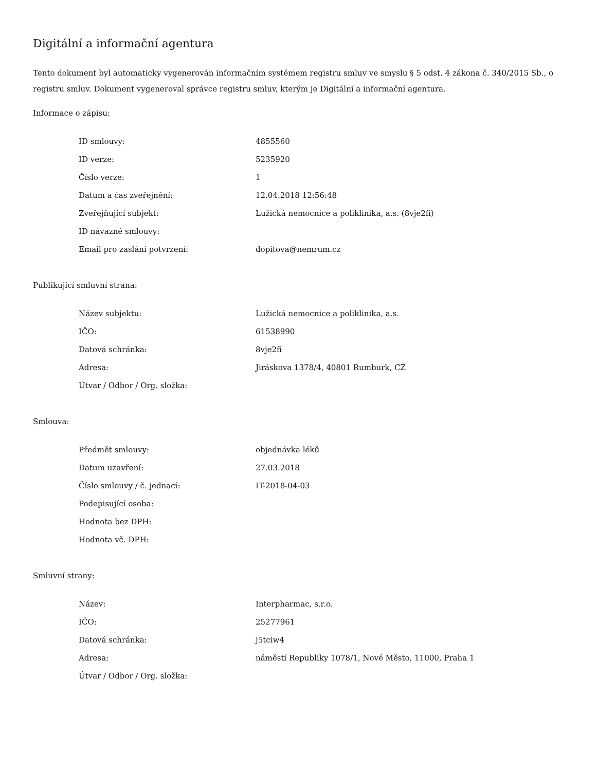Digitální a informační agentura
Tento dokument byl automaticky vygenerován informačním systémem registru smluv ve smyslu § 5 odst. 4 zákona č. 340/2015 Sb., o registru smluv. Dokument vygeneroval správce registru smluv, kterým je Digitální a informační agentura.
Informace o zápisu:
| ID smlouvy: | 4855560 |
| ID verze: | 5235920 |
| Číslo verze: | 1 |
| Datum a čas zveřejnění: | 12.04.2018 12:56:48 |
| Zveřejňující subjekt: | Lužická nemocnice a poliklinika, a.s. (8vje2fi) |
| ID návazné smlouvy: | |
| Email pro zaslání potvrzení: | dopitova@nemrum.cz |
Publikující smluvní strana:
| Název subjektu: | Lužická nemocnice a poliklinika, a.s. |
| IČO: | 61538990 |
| Datová schránka: | 8vje2fi |
| Adresa: | Jiráskova 1378/4, 40801 Rumburk, CZ |
| Útvar / Odbor / Org. složka: | |
Smlouva:
| Předmět smlouvy: | objednávka léků |
| Datum uzavření: | 27.03.2018 |
| Číslo smlouvy / č. jednací: | IT-2018-04-03 |
| Podepisující osoba: | |
| Hodnota bez DPH: | |
| Hodnota vč. DPH: | |
Smluvní strany:
| Název: | Interpharmac, s.r.o. |
| IČO: | 25277961 |
| Datová schránka: | j5tciw4 |
| Adresa: | náměstí Republiky 1078/1, Nové Město, 11000, Praha 1 |
| Útvar / Odbor / Org. složka: | |